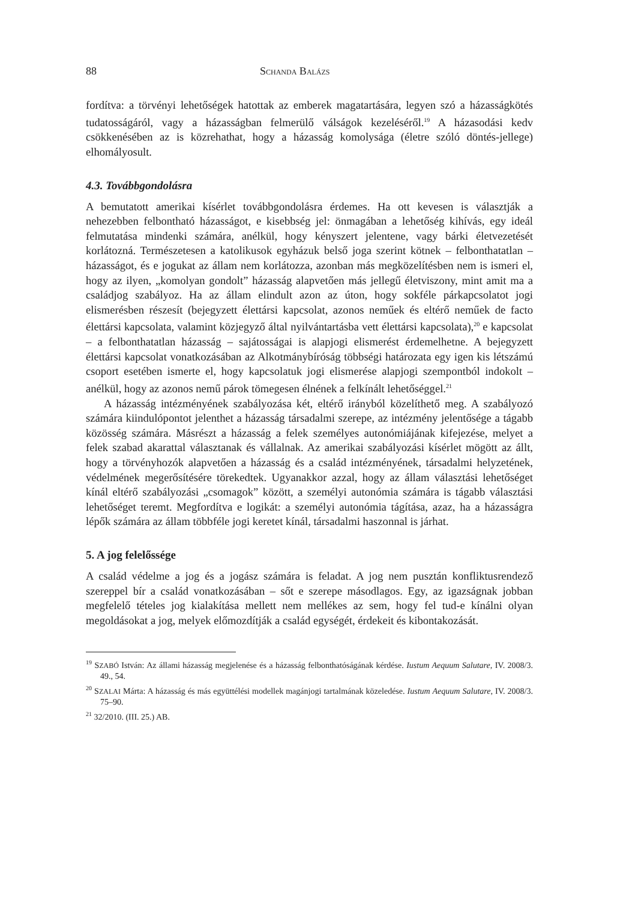88 SCHANDA BALÁZS
fordítva: a törvényi lehetőségek hatottak az emberek magatartására, legyen szó a házasságkötés tudatosságáról, vagy a házasságban felmerülő válságok kezeléséről.<sup>19</sup> A házasodási kedv csökkenésében az is közrehathat, hogy a házasság komolysága (életre szóló döntés-jellege) elhomályosult.
4.3. Továbbgondolásra
A bemutatott amerikai kísérlet továbbgondolásra érdemes. Ha ott kevesen is választják a nehezebben felbontható házasságot, e kisebbség jel: önmagában a lehetőség kihívás, egy ideál felmutatása mindenki számára, anélkül, hogy kényszert jelentene, vagy bárki életvezetését korlátozná. Természetesen a katolikusok egyházuk belső joga szerint kötnek – felbonthatatlan – házasságot, és e jogukat az állam nem korlátozza, azonban más megközelítésben nem is ismeri el, hogy az ilyen, „komolyan gondolt” házasság alapvetően más jellegű életviszony, mint amit ma a családjog szabályoz. Ha az állam elindult azon az úton, hogy sokféle párkapcsolatot jogi elismerésben részesít (bejegyzett élettársi kapcsolat, azonos neműek és eltérő neműek de facto élettársi kapcsolata, valamint közjegyző által nyilvántartásba vett élettársi kapcsolata),<sup>20</sup> e kapcsolat – a felbonthatatlan házasság – sajátosságai is alapjogi elismerést érdemelhetne. A bejegyzett élettársi kapcsolat vonatkozásában az Alkotmánybíróság többségi határozata egy igen kis létszámú csoport esetében ismerte el, hogy kapcsolatuk jogi elismerése alapjogi szempontból indokolt – anélkül, hogy az azonos nemű párok tömegesen élnének a felkínált lehetőséggel.<sup>21</sup>
A házasság intézményének szabályozása két, eltérő irányból közelíthető meg. A szabályozó számára kiindulópontot jelenthet a házasság társadalmi szerepe, az intézmény jelentősége a tágabb közösség számára. Másrészt a házasság a felek személyes autonómiájának kifejezése, melyet a felek szabad akarattal választanak és vállalnak. Az amerikai szabályozási kísérlet mögött az állt, hogy a törvényhozók alapvetően a házasság és a család intézményének, társadalmi helyzetének, védelmének megerősítésére törekedtek. Ugyanakkor azzal, hogy az állam választási lehetőséget kínál eltérő szabályozási „csomagok” között, a személyi autonómia számára is tágabb választási lehetőséget teremt. Megfordítva e logikát: a személyi autonómia tágítása, azaz, ha a házasságra lépők számára az állam többféle jogi keretet kínál, társadalmi haszonnal is járhat.
5. A jog felelőssége
A család védelme a jog és a jogász számára is feladat. A jog nem pusztán konfliktusrendező szereppel bír a család vonatkozásában – sőt e szerepe másodlagos. Egy, az igazságnak jobban megfelelő tételes jog kialakítása mellett nem mellékes az sem, hogy fel tud-e kínálni olyan megoldásokat a jog, melyek előmozdítják a család egységét, érdekeit és kibontakozását.
<sup>19</sup> SZABÓ István: Az állami házasság megjelenése és a házasság felbonthatóságának kérdése. Iustum Aequum Salutare, IV. 2008/3. 49., 54.
<sup>20</sup> SZALAI Márta: A házasság és más együttélési modellek magánjogi tartalmának közeledése. Iustum Aequum Salutare, IV. 2008/3. 75–90.
<sup>21</sup> 32/2010. (III. 25.) AB.